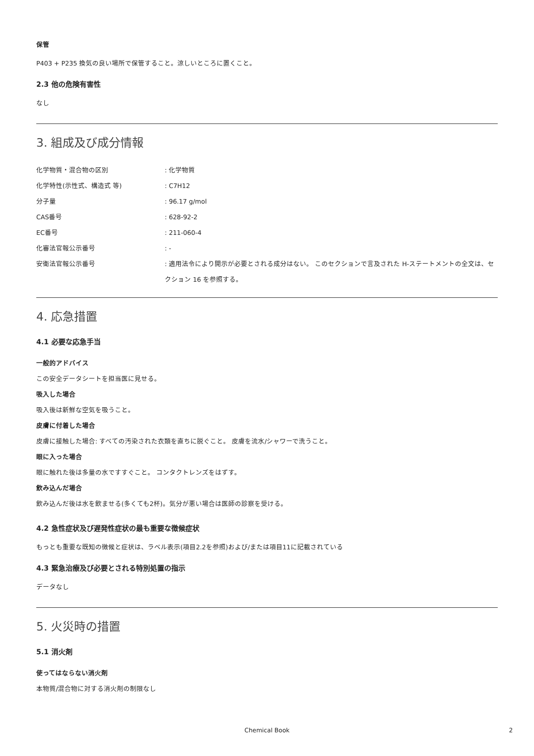保管
P403 + P235 換気の良い場所で保管すること。涼しいところに置くこと。
2.3 他の危険有害性
なし
3. 組成及び成分情報
| 化学物質・混合物の区別 | : 化学物質 |
| 化学特性(示性式、構造式 等) | : C7H12 |
| 分子量 | : 96.17 g/mol |
| CAS番号 | : 628-92-2 |
| EC番号 | : 211-060-4 |
| 化審法官報公示番号 | : - |
| 安衛法官報公示番号 | : 適用法令により開示が必要とされる成分はない。 このセクションで言及された H-ステートメントの全文は、セクション 16 を参照する。 |
4. 応急措置
4.1 必要な応急手当
一般的アドバイス
この安全データシートを担当医に見せる。
吸入した場合
吸入後は新鮮な空気を吸うこと。
皮膚に付着した場合
皮膚に接触した場合: すべての汚染された衣類を直ちに脱ぐこと。 皮膚を流水/シャワーで洗うこと。
眼に入った場合
眼に触れた後は多量の水ですすぐこと。 コンタクトレンズをはずす。
飲み込んだ場合
飲み込んだ後は水を飲ませる(多くても2杯)。気分が悪い場合は医師の診察を受ける。
4.2 急性症状及び遅発性症状の最も重要な徴候症状
もっとも重要な既知の徴候と症状は、ラベル表示(項目2.2を参照)および/または項目11に記載されている
4.3 緊急治療及び必要とされる特別処置の指示
データなし
5. 火災時の措置
5.1 消火剤
使ってはならない消火剤
本物質/混合物に対する消火剤の制限なし
Chemical Book 2